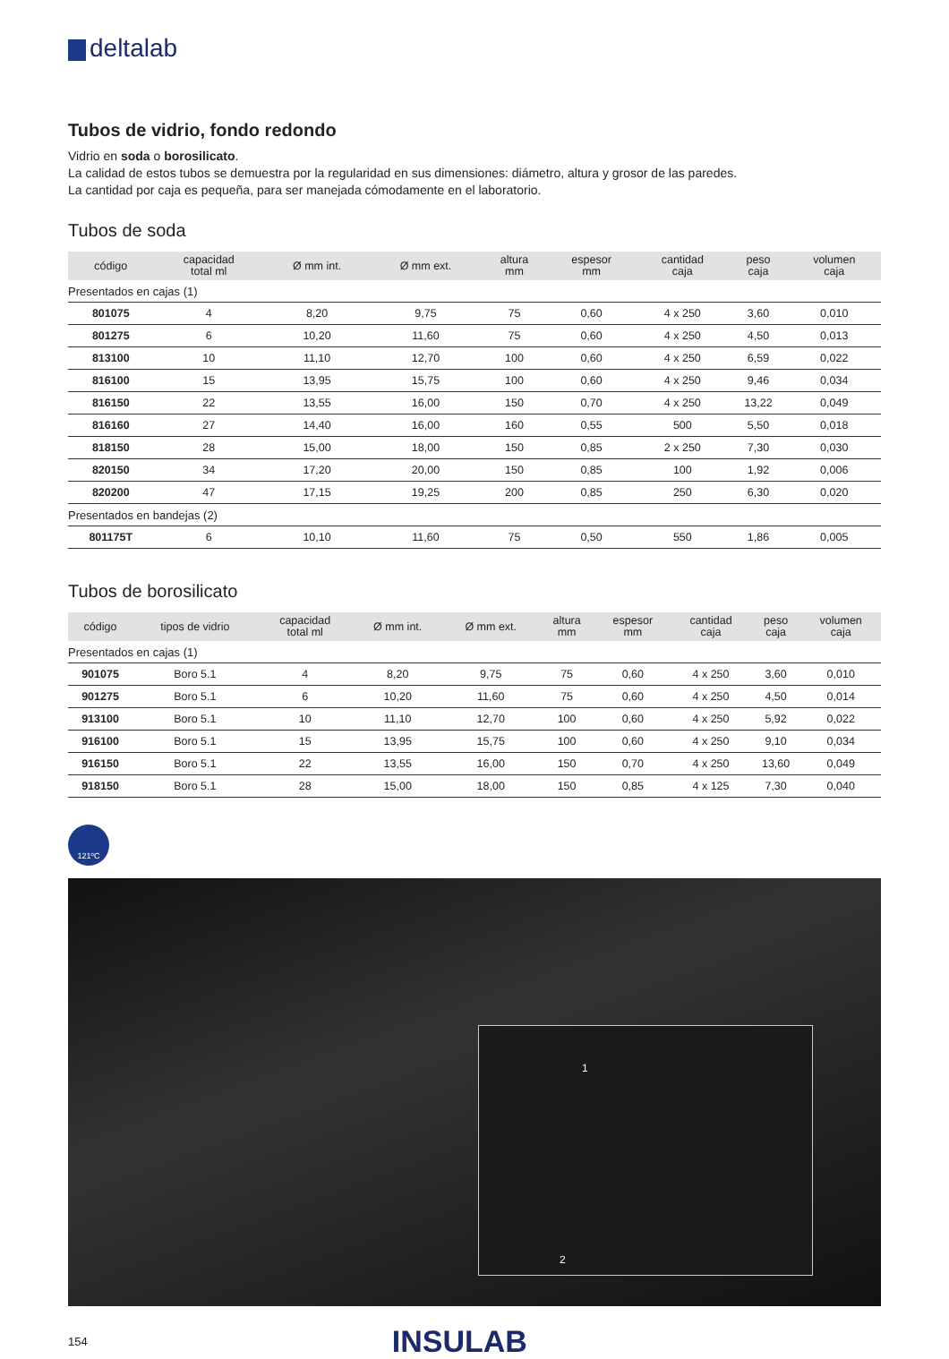deltalab
Tubos de vidrio, fondo redondo
Vidrio en soda o borosilicato.
La calidad de estos tubos se demuestra por la regularidad en sus dimensiones: diámetro, altura y grosor de las paredes.
La cantidad por caja es pequeña, para ser manejada cómodamente en el laboratorio.
Tubos de soda
| código | capacidad total ml | Ø mm int. | Ø mm ext. | altura mm | espesor mm | cantidad caja | peso caja | volumen caja |
| --- | --- | --- | --- | --- | --- | --- | --- | --- |
| Presentados en cajas (1) | | | | | | | | |
| 801075 | 4 | 8,20 | 9,75 | 75 | 0,60 | 4 x 250 | 3,60 | 0,010 |
| 801275 | 6 | 10,20 | 11,60 | 75 | 0,60 | 4 x 250 | 4,50 | 0,013 |
| 813100 | 10 | 11,10 | 12,70 | 100 | 0,60 | 4 x 250 | 6,59 | 0,022 |
| 816100 | 15 | 13,95 | 15,75 | 100 | 0,60 | 4 x 250 | 9,46 | 0,034 |
| 816150 | 22 | 13,55 | 16,00 | 150 | 0,70 | 4 x 250 | 13,22 | 0,049 |
| 816160 | 27 | 14,40 | 16,00 | 160 | 0,55 | 500 | 5,50 | 0,018 |
| 818150 | 28 | 15,00 | 18,00 | 150 | 0,85 | 2 x 250 | 7,30 | 0,030 |
| 820150 | 34 | 17,20 | 20,00 | 150 | 0,85 | 100 | 1,92 | 0,006 |
| 820200 | 47 | 17,15 | 19,25 | 200 | 0,85 | 250 | 6,30 | 0,020 |
| Presentados en bandejas (2) | | | | | | | | |
| 801175T | 6 | 10,10 | 11,60 | 75 | 0,50 | 550 | 1,86 | 0,005 |
Tubos de borosilicato
| código | tipos de vidrio | capacidad total ml | Ø mm int. | Ø mm ext. | altura mm | espesor mm | cantidad caja | peso caja | volumen caja |
| --- | --- | --- | --- | --- | --- | --- | --- | --- | --- |
| Presentados en cajas (1) | | | | | | | | | |
| 901075 | Boro 5.1 | 4 | 8,20 | 9,75 | 75 | 0,60 | 4 x 250 | 3,60 | 0,010 |
| 901275 | Boro 5.1 | 6 | 10,20 | 11,60 | 75 | 0,60 | 4 x 250 | 4,50 | 0,014 |
| 913100 | Boro 5.1 | 10 | 11,10 | 12,70 | 100 | 0,60 | 4 x 250 | 5,92 | 0,022 |
| 916100 | Boro 5.1 | 15 | 13,95 | 15,75 | 100 | 0,60 | 4 x 250 | 9,10 | 0,034 |
| 916150 | Boro 5.1 | 22 | 13,55 | 16,00 | 150 | 0,70 | 4 x 250 | 13,60 | 0,049 |
| 918150 | Boro 5.1 | 28 | 15,00 | 18,00 | 150 | 0,85 | 4 x 125 | 7,30 | 0,040 |
121ºC
1
2
154 INSULAB